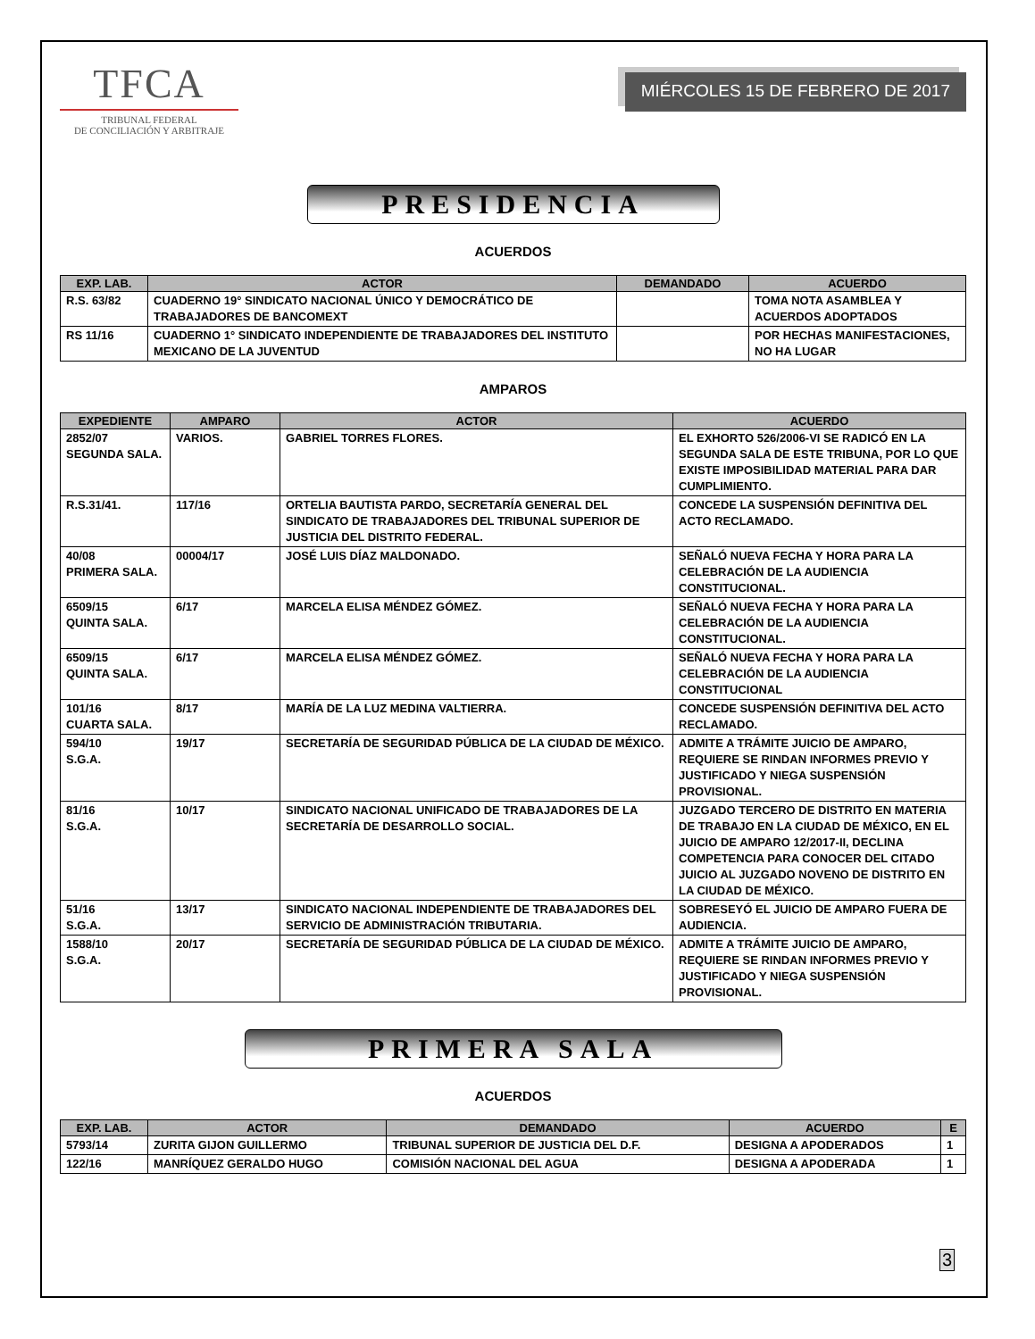TFCA
TRIBUNAL FEDERAL
DE CONCILIACIÓN Y ARBITRAJE
MIÉRCOLES 15 DE FEBRERO DE 2017
PRESIDENCIA
ACUERDOS
| EXP. LAB. | ACTOR | DEMANDADO | ACUERDO |
| --- | --- | --- | --- |
| R.S. 63/82 | CUADERNO 19° SINDICATO NACIONAL ÚNICO Y DEMOCRÁTICO DE TRABAJADORES DE BANCOMEXT | | TOMA NOTA ASAMBLEA Y ACUERDOS ADOPTADOS |
| RS 11/16 | CUADERNO 1° SINDICATO INDEPENDIENTE DE TRABAJADORES DEL INSTITUTO MEXICANO DE LA JUVENTUD | | POR HECHAS MANIFESTACIONES, NO HA LUGAR |
AMPAROS
| EXPEDIENTE | AMPARO | ACTOR | ACUERDO |
| --- | --- | --- | --- |
| 2852/07 SEGUNDA SALA. | VARIOS. | GABRIEL TORRES FLORES. | EL EXHORTO 526/2006-VI SE RADICÓ EN LA SEGUNDA SALA DE ESTE TRIBUNA, POR LO QUE EXISTE IMPOSIBILIDAD MATERIAL PARA DAR CUMPLIMIENTO. |
| R.S.31/41. | 117/16 | ORTELIA BAUTISTA PARDO, SECRETARÍA GENERAL DEL SINDICATO DE TRABAJADORES DEL TRIBUNAL SUPERIOR DE JUSTICIA DEL DISTRITO FEDERAL. | CONCEDE LA SUSPENSIÓN DEFINITIVA DEL ACTO RECLAMADO. |
| 40/08 PRIMERA SALA. | 00004/17 | JOSÉ LUIS DÍAZ MALDONADO. | SEÑALÓ NUEVA FECHA Y HORA PARA LA CELEBRACIÓN DE LA AUDIENCIA CONSTITUCIONAL. |
| 6509/15 QUINTA SALA. | 6/17 | MARCELA ELISA MÉNDEZ GÓMEZ. | SEÑALÓ NUEVA FECHA Y HORA PARA LA CELEBRACIÓN DE LA AUDIENCIA CONSTITUCIONAL. |
| 6509/15 QUINTA SALA. | 6/17 | MARCELA ELISA MÉNDEZ GÓMEZ. | SEÑALÓ NUEVA FECHA Y HORA PARA LA CELEBRACIÓN DE LA AUDIENCIA CONSTITUCIONAL |
| 101/16 CUARTA SALA. | 8/17 | MARÍA DE LA LUZ MEDINA VALTIERRA. | CONCEDE SUSPENSIÓN DEFINITIVA DEL ACTO RECLAMADO. |
| 594/10 S.G.A. | 19/17 | SECRETARÍA DE SEGURIDAD PÚBLICA DE LA CIUDAD DE MÉXICO. | ADMITE A TRÁMITE JUICIO DE AMPARO, REQUIERE SE RINDAN INFORMES PREVIO Y JUSTIFICADO Y NIEGA SUSPENSIÓN PROVISIONAL. |
| 81/16 S.G.A. | 10/17 | SINDICATO NACIONAL UNIFICADO DE TRABAJADORES DE LA SECRETARÍA DE DESARROLLO SOCIAL. | JUZGADO TERCERO DE DISTRITO EN MATERIA DE TRABAJO EN LA CIUDAD DE MÉXICO, EN EL JUICIO DE AMPARO 12/2017-II, DECLINA COMPETENCIA PARA CONOCER DEL CITADO JUICIO AL JUZGADO NOVENO DE DISTRITO EN LA CIUDAD DE MÉXICO. |
| 51/16 S.G.A. | 13/17 | SINDICATO NACIONAL INDEPENDIENTE DE TRABAJADORES DEL SERVICIO DE ADMINISTRACIÓN TRIBUTARIA. | SOBRESEYÓ EL JUICIO DE AMPARO FUERA DE AUDIENCIA. |
| 1588/10 S.G.A. | 20/17 | SECRETARÍA DE SEGURIDAD PÚBLICA DE LA CIUDAD DE MÉXICO. | ADMITE A TRÁMITE JUICIO DE AMPARO, REQUIERE SE RINDAN INFORMES PREVIO Y JUSTIFICADO Y NIEGA SUSPENSIÓN PROVISIONAL. |
PRIMERA SALA
ACUERDOS
| EXP. LAB. | ACTOR | DEMANDADO | ACUERDO | E |
| --- | --- | --- | --- | --- |
| 5793/14 | ZURITA GIJON GUILLERMO | TRIBUNAL SUPERIOR DE JUSTICIA DEL D.F. | DESIGNA A APODERADOS | 1 |
| 122/16 | MANRÍQUEZ GERALDO HUGO | COMISIÓN NACIONAL DEL AGUA | DESIGNA A APODERADA | 1 |
3